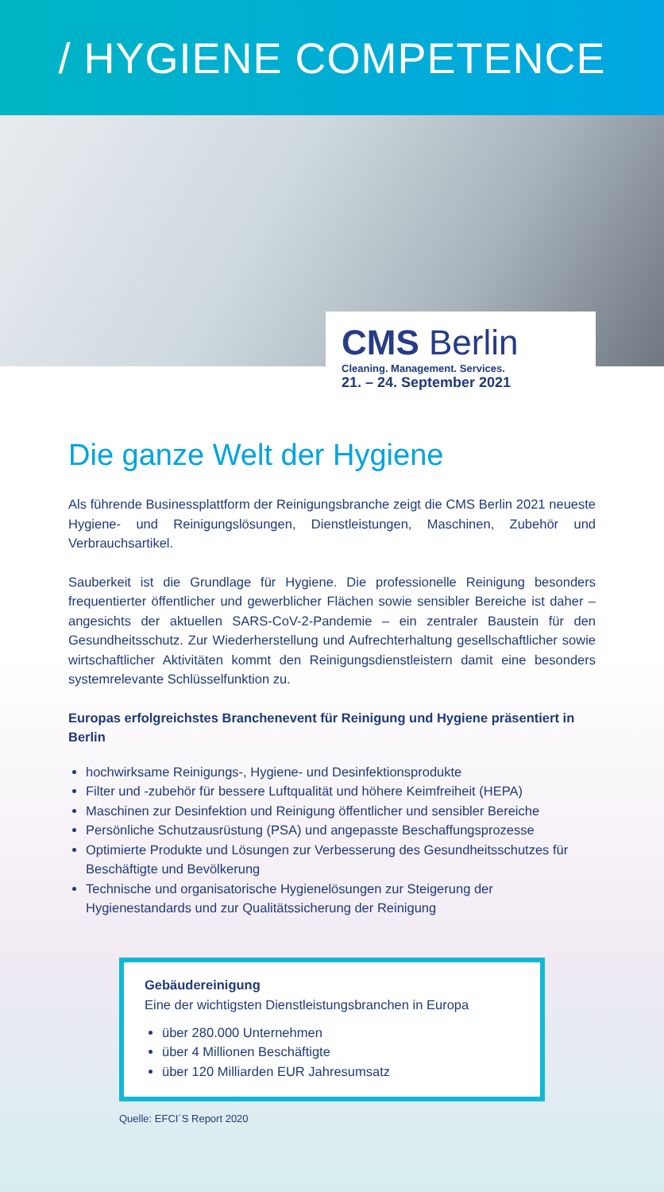/ HYGIENE COMPETENCE
CMS Berlin
Cleaning. Management. Services.
21. – 24. September 2021
Die ganze Welt der Hygiene
Als führende Businessplattform der Reinigungsbranche zeigt die CMS Berlin 2021 neueste Hygiene- und Reinigungslösungen, Dienstleistungen, Maschinen, Zubehör und Verbrauchsartikel.
Sauberkeit ist die Grundlage für Hygiene. Die professionelle Reinigung besonders frequentierter öffentlicher und gewerblicher Flächen sowie sensibler Bereiche ist daher – angesichts der aktuellen SARS-CoV-2-Pandemie – ein zentraler Baustein für den Gesundheitsschutz. Zur Wiederherstellung und Aufrechterhaltung gesellschaftlicher sowie wirtschaftlicher Aktivitäten kommt den Reinigungsdienstleistern damit eine besonders systemrelevante Schlüsselfunktion zu.
Europas erfolgreichstes Branchenevent für Reinigung und Hygiene präsentiert in Berlin
hochwirksame Reinigungs-, Hygiene- und Desinfektionsprodukte
Filter und -zubehör für bessere Luftqualität und höhere Keimfreiheit (HEPA)
Maschinen zur Desinfektion und Reinigung öffentlicher und sensibler Bereiche
Persönliche Schutzausrüstung (PSA) und angepasste Beschaffungsprozesse
Optimierte Produkte und Lösungen zur Verbesserung des Gesundheitsschutzes für Beschäftigte und Bevölkerung
Technische und organisatorische Hygienelösungen zur Steigerung der Hygienestandards und zur Qualitätssicherung der Reinigung
Gebäudereinigung
Eine der wichtigsten Dienstleistungsbranchen in Europa
über 280.000 Unternehmen
über 4 Millionen Beschäftigte
über 120 Milliarden EUR Jahresumsatz
Quelle: EFCI´S Report 2020